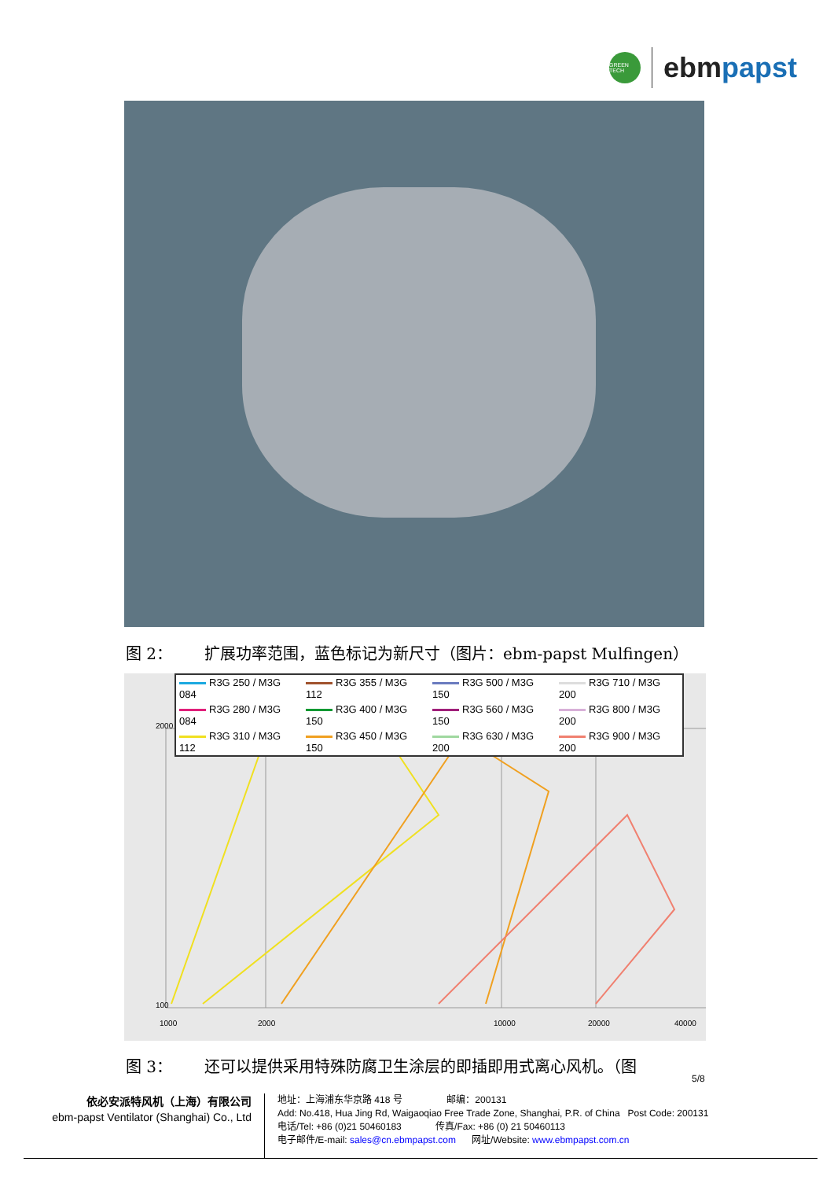GREEN TECH
ebmpapst
图 2： 扩展功率范围，蓝色标记为新尺寸（图片：ebm-papst Mulfingen）
2000
100
1000
2000
10000
20000
40000
| R3G 250 / M3G 084 | R3G 355 / M3G 112 | R3G 500 / M3G 150 | R3G 710 / M3G 200 |
| R3G 280 / M3G 084 | R3G 400 / M3G 150 | R3G 560 / M3G 150 | R3G 800 / M3G 200 |
| R3G 310 / M3G 112 | R3G 450 / M3G 150 | R3G 630 / M3G 200 | R3G 900 / M3G 200 |
图 3： 还可以提供采用特殊防腐卫生涂层的即插即用式离心风机。（图
5/8
依必安派特风机（上海）有限公司
ebm-papst Ventilator (Shanghai) Co., Ltd
地址：上海浦东华京路 418 号 邮编：200131
Add: No.418, Hua Jing Rd, Waigaoqiao Free Trade Zone, Shanghai, P.R. of China Post Code: 200131
电话/Tel: +86 (0)21 50460183 传真/Fax: +86 (0) 21 50460113
电子邮件/E-mail: sales@cn.ebmpapst.com 网址/Website: www.ebmpapst.com.cn